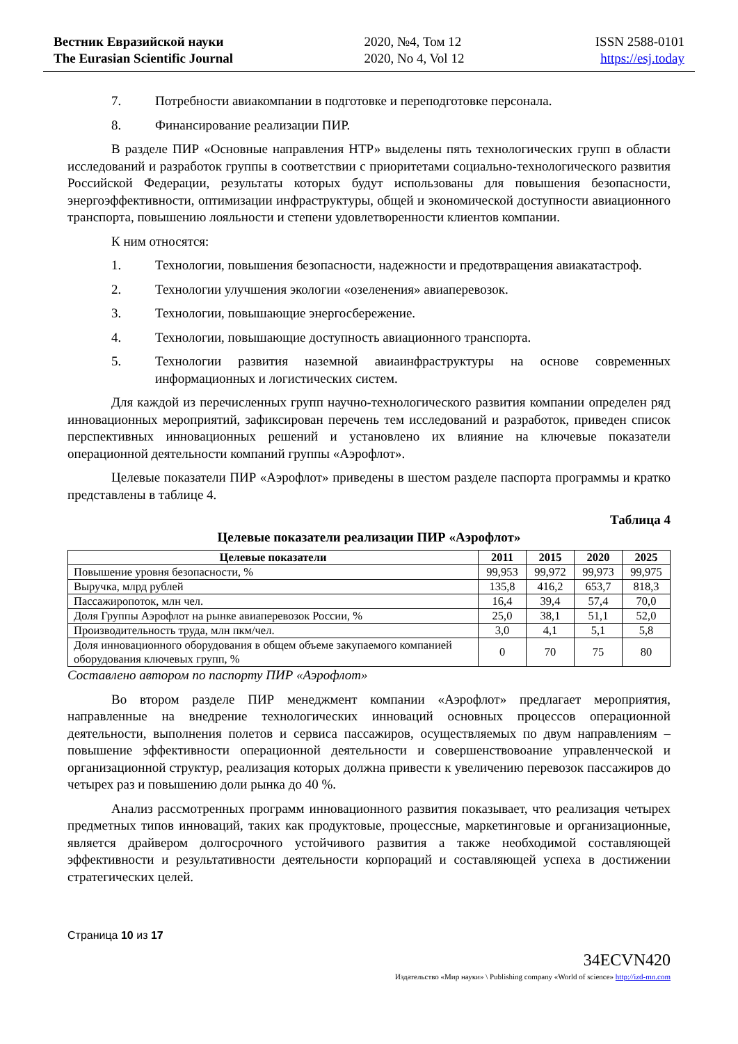Вестник Евразийской науки
The Eurasian Scientific Journal
2020, №4, Том 12
2020, No 4, Vol 12
ISSN 2588-0101
https://esj.today
7. Потребности авиакомпании в подготовке и переподготовке персонала.
8. Финансирование реализации ПИР.
В разделе ПИР «Основные направления НТР» выделены пять технологических групп в области исследований и разработок группы в соответствии с приоритетами социально-технологического развития Российской Федерации, результаты которых будут использованы для повышения безопасности, энергоэффективности, оптимизации инфраструктуры, общей и экономической доступности авиационного транспорта, повышению лояльности и степени удовлетворенности клиентов компании.
К ним относятся:
1. Технологии, повышения безопасности, надежности и предотвращения авиакатастроф.
2. Технологии улучшения экологии «озеленения» авиаперевозок.
3. Технологии, повышающие энергосбережение.
4. Технологии, повышающие доступность авиационного транспорта.
5. Технологии развития наземной авиаинфраструктуры на основе современных информационных и логистических систем.
Для каждой из перечисленных групп научно-технологического развития компании определен ряд инновационных мероприятий, зафиксирован перечень тем исследований и разработок, приведен список перспективных инновационных решений и установлено их влияние на ключевые показатели операционной деятельности компаний группы «Аэрофлот».
Целевые показатели ПИР «Аэрофлот» приведены в шестом разделе паспорта программы и кратко представлены в таблице 4.
Таблица 4
Целевые показатели реализации ПИР «Аэрофлот»
| Целевые показатели | 2011 | 2015 | 2020 | 2025 |
| --- | --- | --- | --- | --- |
| Повышение уровня безопасности, % | 99,953 | 99,972 | 99,973 | 99,975 |
| Выручка, млрд рублей | 135,8 | 416,2 | 653,7 | 818,3 |
| Пассажиропоток, млн чел. | 16,4 | 39,4 | 57,4 | 70,0 |
| Доля Группы Аэрофлот на рынке авиаперевозок России, % | 25,0 | 38,1 | 51,1 | 52,0 |
| Производительность труда, млн пкм/чел. | 3,0 | 4,1 | 5,1 | 5,8 |
| Доля инновационного оборудования в общем объеме закупаемого компанией оборудования ключевых групп, % | 0 | 70 | 75 | 80 |
Составлено автором по паспорту ПИР «Аэрофлот»
Во втором разделе ПИР менеджмент компании «Аэрофлот» предлагает мероприятия, направленные на внедрение технологических инноваций основных процессов операционной деятельности, выполнения полетов и сервиса пассажиров, осуществляемых по двум направлениям – повышение эффективности операционной деятельности и совершенствовоание управленческой и организационной структур, реализация которых должна привести к увеличению перевозок пассажиров до четырех раз и повышению доли рынка до 40 %.
Анализ рассмотренных программ инновационного развития показывает, что реализация четырех предметных типов инноваций, таких как продуктовые, процессные, маркетинговые и организационные, является драйвером долгосрочного устойчивого развития а также необходимой составляющей эффективности и результативности деятельности корпораций и составляющей успеха в достижении стратегических целей.
Страница 10 из 17
34ECVN420
Издательство «Мир науки» \ Publishing company «World of science» http://izd-mn.com